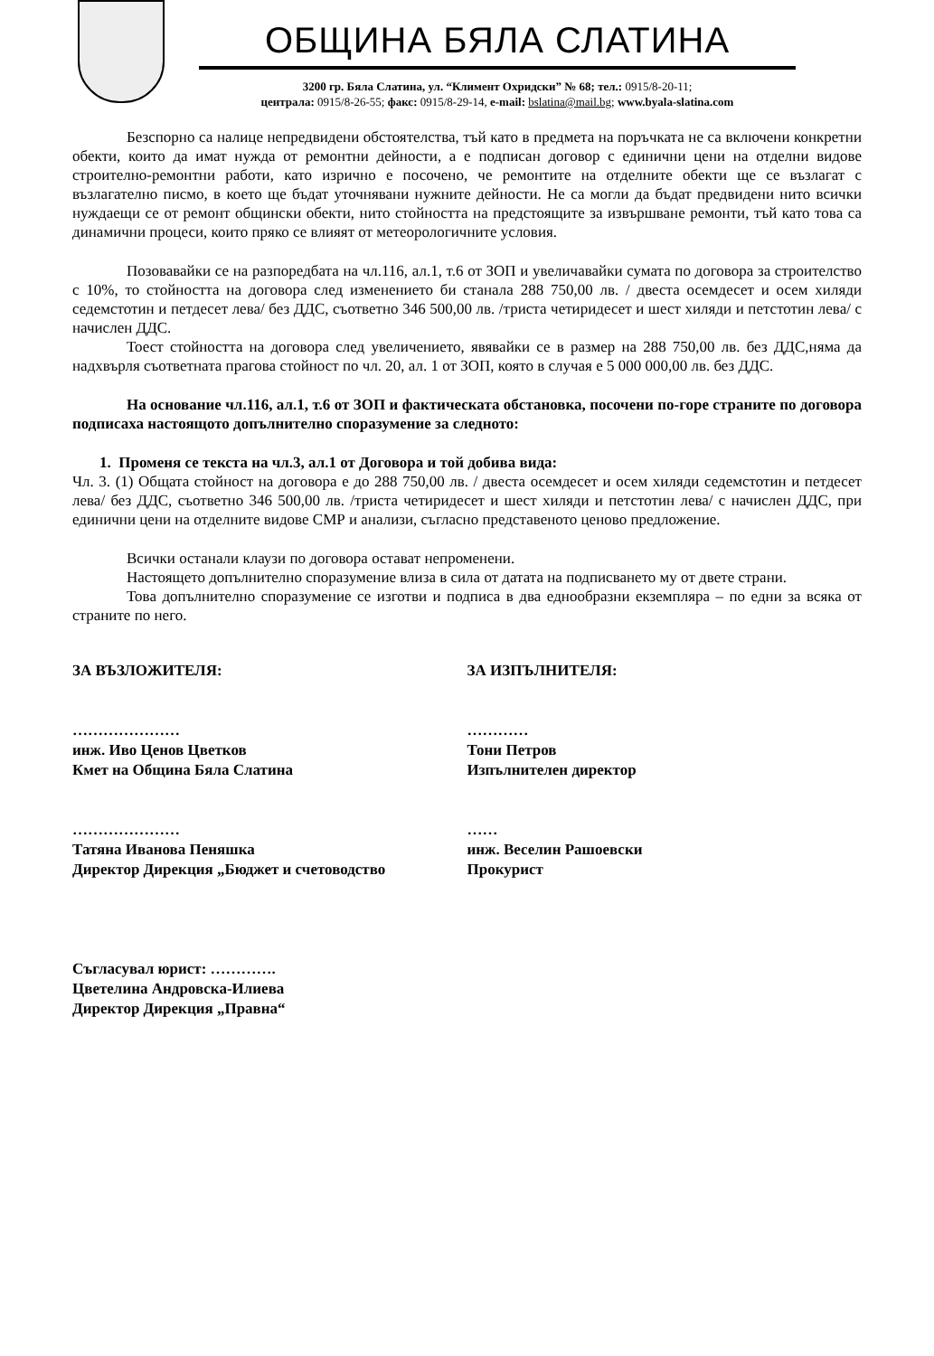ОБЩИНА БЯЛА СЛАТИНА
3200 гр. Бяла Слатина, ул. “Климент Охридски” № 68; тел.: 0915/8-20-11;
централа: 0915/8-26-55; факс: 0915/8-29-14, e-mail: bslatina@mail.bg; www.byala-slatina.com
Безспорно са налице непредвидени обстоятелства, тъй като в предмета на поръчката не са включени конкретни обекти, които да имат нужда от ремонтни дейности, а е подписан договор с единични цени на отделни видове строително-ремонтни работи, като изрично е посочено, че ремонтите на отделните обекти ще се възлагат с възлагателно писмо, в което ще бъдат уточнявани нужните дейности. Не са могли да бъдат предвидени нито всички нуждаещи се от ремонт общински обекти, нито стойността на предстоящите за извършване ремонти, тъй като това са динамични процеси, които пряко се влияят от метеорологичните условия.
Позовавайки се на разпоредбата на чл.116, ал.1, т.6 от ЗОП и увеличавайки сумата по договора за строителство с 10%, то стойността на договора след изменението би станала 288 750,00 лв. / двеста осемдесет и осем хиляди седемстотин и петдесет лева/ без ДДС, съответно 346 500,00 лв. /триста четиридесет и шест хиляди и петстотин лева/ с начислен ДДС.
Тоест стойността на договора след увеличението, явявайки се в размер на 288 750,00 лв. без ДДС,няма да надхвърля съответната прагова стойност по чл. 20, ал. 1 от ЗОП, която в случая е 5 000 000,00 лв. без ДДС.
На основание чл.116, ал.1, т.6 от ЗОП и фактическата обстановка, посочени по-горе страните по договора подписаха настоящото допълнително споразумение за следното:
1. Променя се текста на чл.3, ал.1 от Договора и той добива вида:
Чл. 3. (1) Общата стойност на договора е до 288 750,00 лв. / двеста осемдесет и осем хиляди седемстотин и петдесет лева/ без ДДС, съответно 346 500,00 лв. /триста четиридесет и шест хиляди и петстотин лева/ с начислен ДДС, при единични цени на отделните видове СМР и анализи, съгласно представеното ценово предложение.
Всички останали клаузи по договора остават непроменени.
Настоящето допълнително споразумение влиза в сила от датата на подписването му от двете страни.
Това допълнително споразумение се изготви и подписа в два еднообразни екземпляра – по едни за всяка от страните по него.
ЗА ВЪЗЛОЖИТЕЛЯ:
…………………
инж. Иво Ценов Цветков
Кмет на Община Бяла Слатина
…………………
Татяна Иванова Пеняшка
Директор Дирекция „Бюджет и счетоводство
Съгласувал юрист: ………….
Цветелина Андровска-Илиева
Директор Дирекция „Правна“
ЗА ИЗПЪЛНИТЕЛЯ:
…………
Тони Петров
Изпълнителен директор
……
инж. Веселин Рашоевски
Прокурист